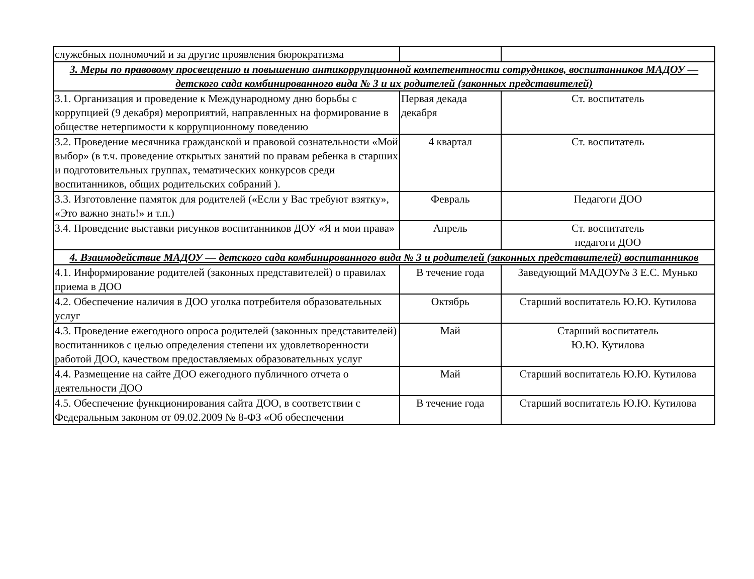| служебных полномочий и за другие проявления бюрократизма | | |
| 3. Меры по правовому просвещению и повышению антикоррупционной компетентности сотрудников, воспитанников МАДОУ — детского сада комбинированного вида № 3 и их родителей (законных представителей) | | |
| 3.1. Организация и проведение к Международному дню борьбы с коррупцией (9 декабря) мероприятий, направленных на формирование в обществе нетерпимости к коррупционному поведению | Первая декада декабря | Ст. воспитатель |
| 3.2. Проведение месячника гражданской и правовой сознательности «Мой выбор» (в т.ч. проведение открытых занятий по правам ребенка в старших и подготовительных группах, тематических конкурсов среди воспитанников, общих родительских собраний ). | 4 квартал | Ст. воспитатель |
| 3.3. Изготовление памяток для родителей («Если у Вас требуют взятку», «Это важно знать!» и т.п.) | Февраль | Педагоги ДОО |
| 3.4. Проведение выставки рисунков воспитанников ДОУ «Я и мои права» | Апрель | Ст. воспитатель педагоги ДОО |
| 4. Взаимодействие МАДОУ — детского сада комбинированного вида № 3 и родителей (законных представителей) воспитанников | | |
| 4.1. Информирование родителей (законных представителей) о правилах приема в ДОО | В течение года | Заведующий МАДОУ№ 3 Е.С. Мунько |
| 4.2. Обеспечение наличия в ДОО уголка потребителя образовательных услуг | Октябрь | Старший воспитатель Ю.Ю. Кутилова |
| 4.3. Проведение ежегодного опроса родителей (законных представителей) воспитанников с целью определения степени их удовлетворенности работой ДОО, качеством предоставляемых образовательных услуг | Май | Старший воспитатель Ю.Ю. Кутилова |
| 4.4. Размещение на сайте ДОО ежегодного публичного отчета о деятельности ДОО | Май | Старший воспитатель Ю.Ю. Кутилова |
| 4.5. Обеспечение функционирования сайта ДОО, в соответствии с Федеральным законом от 09.02.2009 № 8-ФЗ «Об обеспечении | В течение года | Старший воспитатель Ю.Ю. Кутилова |